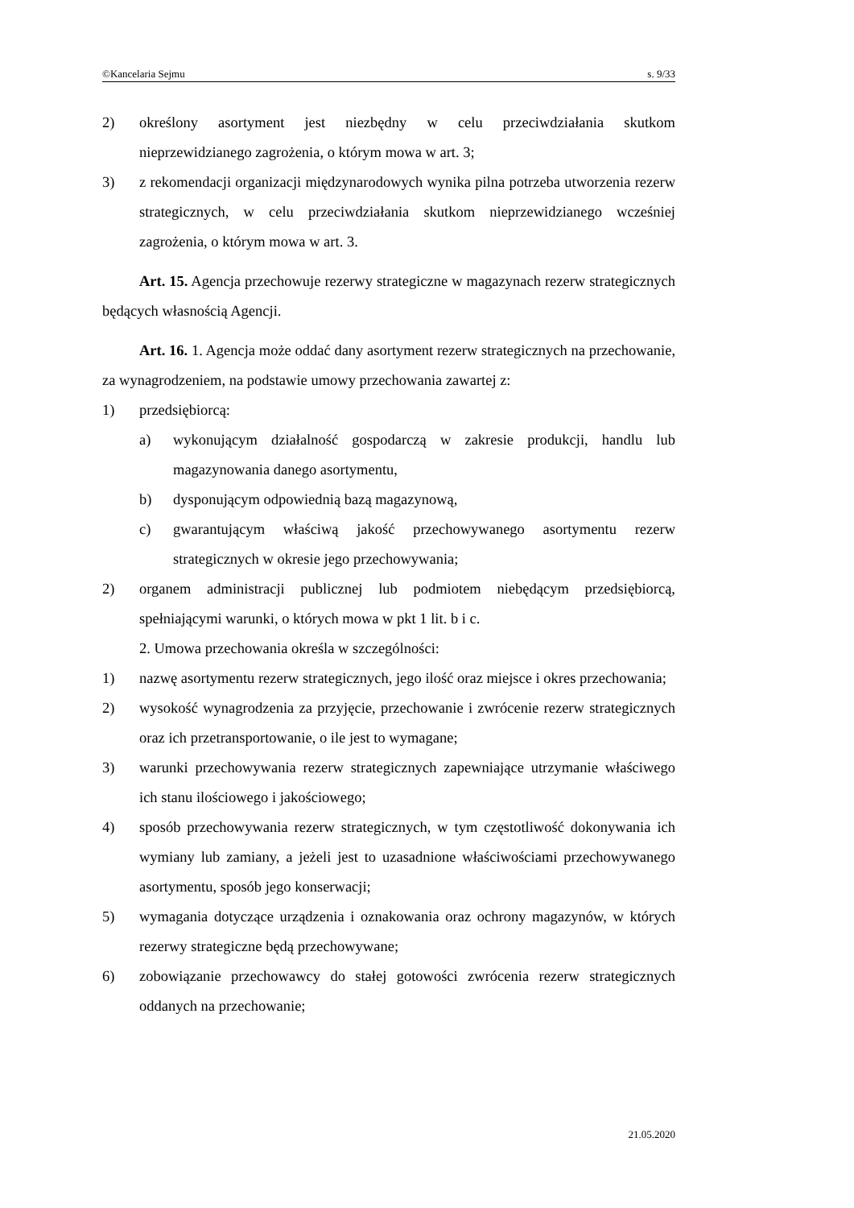©Kancelaria Sejmu s. 9/33
2) określony asortyment jest niezbędny w celu przeciwdziałania skutkom nieprzewidzianego zagrożenia, o którym mowa w art. 3;
3) z rekomendacji organizacji międzynarodowych wynika pilna potrzeba utworzenia rezerw strategicznych, w celu przeciwdziałania skutkom nieprzewidzianego wcześniej zagrożenia, o którym mowa w art. 3.
Art. 15. Agencja przechowuje rezerwy strategiczne w magazynach rezerw strategicznych będących własnością Agencji.
Art. 16. 1. Agencja może oddać dany asortyment rezerw strategicznych na przechowanie, za wynagrodzeniem, na podstawie umowy przechowania zawartej z:
1) przedsiębiorcą:
a) wykonującym działalność gospodarczą w zakresie produkcji, handlu lub magazynowania danego asortymentu,
b) dysponującym odpowiednią bazą magazynową,
c) gwarantującym właściwą jakość przechowywanego asortymentu rezerw strategicznych w okresie jego przechowywania;
2) organem administracji publicznej lub podmiotem niebędącym przedsiębiorcą, spełniającymi warunki, o których mowa w pkt 1 lit. b i c.
2. Umowa przechowania określa w szczególności:
1) nazwę asortymentu rezerw strategicznych, jego ilość oraz miejsce i okres przechowania;
2) wysokość wynagrodzenia za przyjęcie, przechowanie i zwrócenie rezerw strategicznych oraz ich przetransportowanie, o ile jest to wymagane;
3) warunki przechowywania rezerw strategicznych zapewniające utrzymanie właściwego ich stanu ilościowego i jakościowego;
4) sposób przechowywania rezerw strategicznych, w tym częstotliwość dokonywania ich wymiany lub zamiany, a jeżeli jest to uzasadnione właściwościami przechowywanego asortymentu, sposób jego konserwacji;
5) wymagania dotyczące urządzenia i oznakowania oraz ochrony magazynów, w których rezerwy strategiczne będą przechowywane;
6) zobowiązanie przechowawcy do stałej gotowości zwrócenia rezerw strategicznych oddanych na przechowanie;
21.05.2020